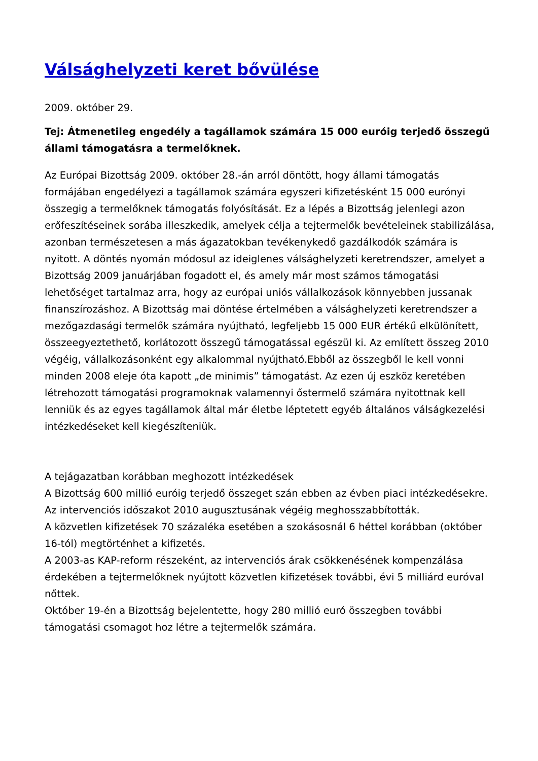Válsághelyzeti keret bővülése
2009. október 29.
Tej: Átmenetileg engedély a tagállamok számára 15 000 euróig terjedő összegű állami támogatásra a termelőknek.
Az Európai Bizottság 2009. október 28.-án arról döntött, hogy állami támogatás formájában engedélyezi a tagállamok számára egyszeri kifizetésként 15 000 eurónyi összegig a termelőknek támogatás folyósítását. Ez a lépés a Bizottság jelenlegi azon erőfeszítéseinek sorába illeszkedik, amelyek célja a tejtermelők bevételeinek stabilizálása, azonban természetesen a más ágazatokban tevékenykedő gazdálkodók számára is nyitott. A döntés nyomán módosul az ideiglenes válsághelyzeti keretrendszer, amelyet a Bizottság 2009 januárjában fogadott el, és amely már most számos támogatási lehetőséget tartalmaz arra, hogy az európai uniós vállalkozások könnyebben jussanak finanszírozáshoz. A Bizottság mai döntése értelmében a válsághelyzeti keretrendszer a mezőgazdasági termelők számára nyújtható, legfeljebb 15 000 EUR értékű elkülönített, összeegyeztethető, korlátozott összegű támogatással egészül ki. Az említett összeg 2010 végéig, vállalkozásonként egy alkalommal nyújtható.Ebből az összegből le kell vonni minden 2008 eleje óta kapott „de minimis” támogatást. Az ezen új eszköz keretében létrehozott támogatási programoknak valamennyi őstermelő számára nyitottnak kell lenniük és az egyes tagállamok által már életbe léptetett egyéb általános válságkezelési intézkedéseket kell kiegészíteniük.
A tejágazatban korábban meghozott intézkedések
A Bizottság 600 millió euróig terjedő összeget szán ebben az évben piaci intézkedésekre.
Az intervenciós időszakot 2010 augusztusának végéig meghosszabbították.
A közvetlen kifizetések 70 százaléka esetében a szokásosnál 6 héttel korábban (október 16-tól) megtörténhet a kifizetés.
A 2003-as KAP-reform részeként, az intervenciós árak csökkenésének kompenzálása érdekében a tejtermelőknek nyújtott közvetlen kifizetések további, évi 5 milliárd euróval nőttek.
Október 19-én a Bizottság bejelentette, hogy 280 millió euró összegben további támogatási csomagot hoz létre a tejtermelők számára.